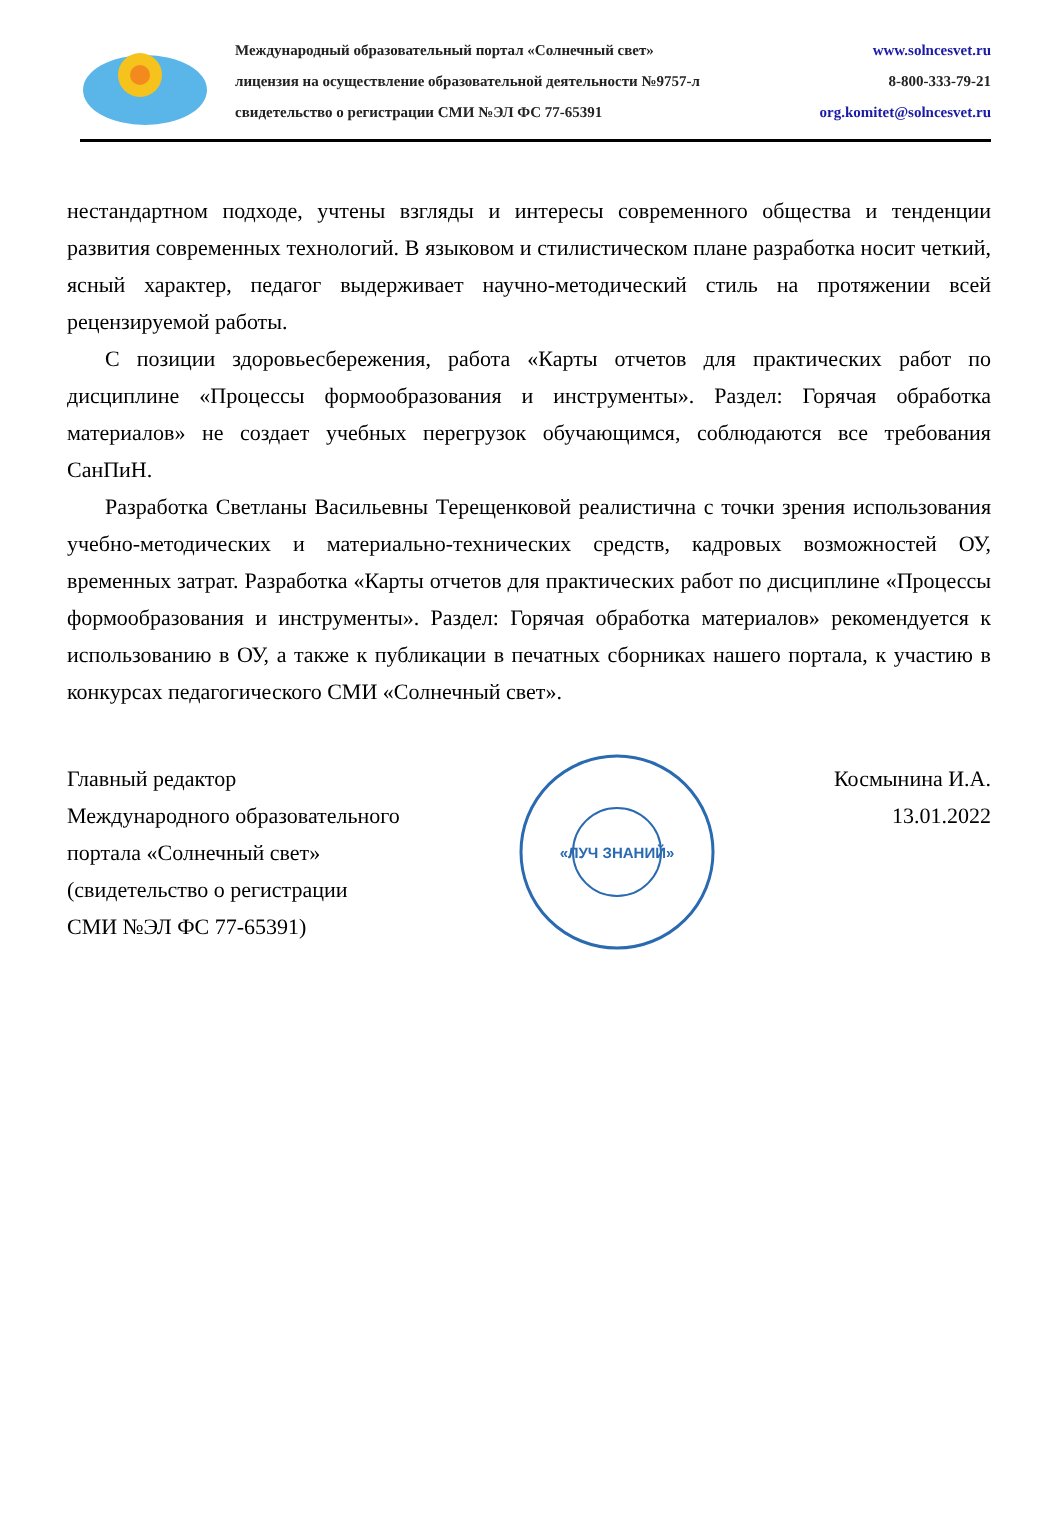Международный образовательный портал «Солнечный свет»
лицензия на осуществление образовательной деятельности №9757-л
свидетельство о регистрации СМИ №ЭЛ ФС 77-65391
www.solncesvet.ru
8-800-333-79-21
org.komitet@solncesvet.ru
нестандартном подходе, учтены взгляды и интересы современного общества и тенденции развития современных технологий. В языковом и стилистическом плане разработка носит четкий, ясный характер, педагог выдерживает научно-методический стиль на протяжении всей рецензируемой работы.
С позиции здоровьесбережения, работа «Карты отчетов для практических работ по дисциплине «Процессы формообразования и инструменты». Раздел: Горячая обработка материалов» не создает учебных перегрузок обучающимся, соблюдаются все требования СанПиН.
Разработка Светланы Васильевны Терещенковой реалистична с точки зрения использования учебно-методических и материально-технических средств, кадровых возможностей ОУ, временных затрат. Разработка «Карты отчетов для практических работ по дисциплине «Процессы формообразования и инструменты». Раздел: Горячая обработка материалов» рекомендуется к использованию в ОУ, а также к публикации в печатных сборниках нашего портала, к участию в конкурсах педагогического СМИ «Солнечный свет».
Главный редактор
Международного образовательного
портала «Солнечный свет»
(свидетельство о регистрации
СМИ №ЭЛ ФС 77-65391)
«ЛУЧ ЗНАНИЙ»
Космынина И.А.
13.01.2022